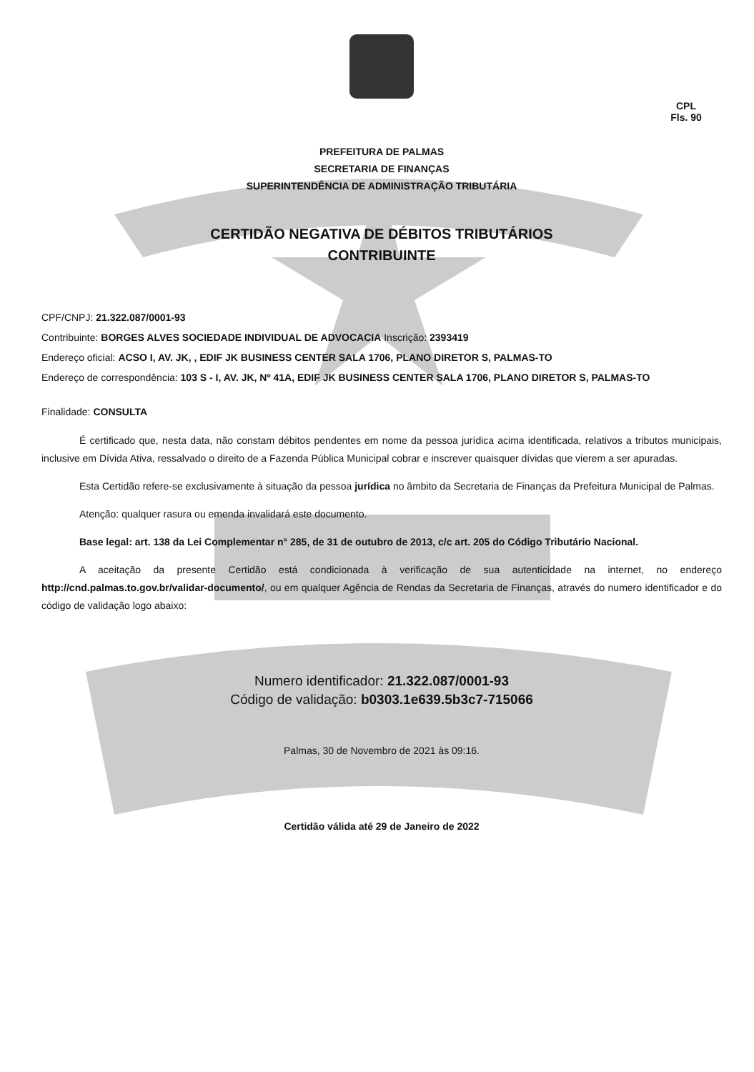CPL
Fls. 90
PREFEITURA DE PALMAS
SECRETARIA DE FINANÇAS
SUPERINTENDÊNCIA DE ADMINISTRAÇÃO TRIBUTÁRIA
CERTIDÃO NEGATIVA DE DÉBITOS TRIBUTÁRIOS
CONTRIBUINTE
CPF/CNPJ: 21.322.087/0001-93
Contribuinte: BORGES ALVES SOCIEDADE INDIVIDUAL DE ADVOCACIA Inscrição: 2393419
Endereço oficial: ACSO I, AV. JK, , EDIF JK BUSINESS CENTER SALA 1706, PLANO DIRETOR S, PALMAS-TO
Endereço de correspondência: 103 S - I, AV. JK, Nº 41A, EDIF JK BUSINESS CENTER SALA 1706, PLANO DIRETOR S, PALMAS-TO
Finalidade: CONSULTA
É certificado que, nesta data, não constam débitos pendentes em nome da pessoa jurídica acima identificada, relativos a tributos municipais, inclusive em Dívida Ativa, ressalvado o direito de a Fazenda Pública Municipal cobrar e inscrever quaisquer dívidas que vierem a ser apuradas.
Esta Certidão refere-se exclusivamente à situação da pessoa jurídica no âmbito da Secretaria de Finanças da Prefeitura Municipal de Palmas.
Atenção: qualquer rasura ou emenda invalidará este documento.
Base legal: art. 138 da Lei Complementar n° 285, de 31 de outubro de 2013, c/c art. 205 do Código Tributário Nacional.
A aceitação da presente Certidão está condicionada à verificação de sua autenticidade na internet, no endereço http://cnd.palmas.to.gov.br/validar-documento/, ou em qualquer Agência de Rendas da Secretaria de Finanças, através do numero identificador e do código de validação logo abaixo:
Numero identificador: 21.322.087/0001-93
Código de validação: b0303.1e639.5b3c7-715066
Palmas, 30 de Novembro de 2021 às 09:16.
Certidão válida até 29 de Janeiro de 2022